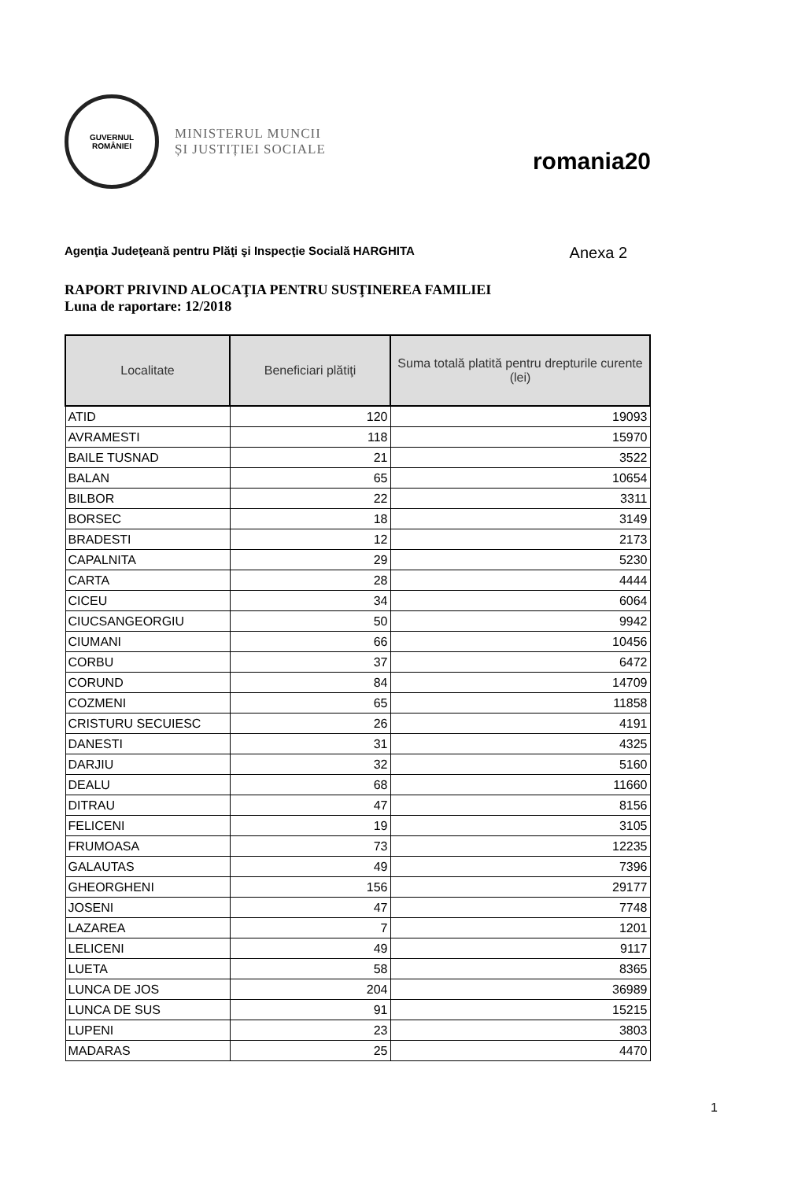GUVERNUL
ROMÂNIEI
MINISTERUL MUNCII
ȘI JUSTIȚIEI SOCIALE
romania20
Agenţia Judeţeană pentru Plăţi şi Inspecţie Socială HARGHITA Anexa 2
RAPORT PRIVIND ALOCAŢIA PENTRU SUSŢINEREA FAMILIEI
Luna de raportare: 12/2018
| Localitate | Beneficiari plătiţi | Suma totală platită pentru drepturile curente (lei) |
| --- | --- | --- |
| ATID | 120 | 19093 |
| AVRAMESTI | 118 | 15970 |
| BAILE TUSNAD | 21 | 3522 |
| BALAN | 65 | 10654 |
| BILBOR | 22 | 3311 |
| BORSEC | 18 | 3149 |
| BRADESTI | 12 | 2173 |
| CAPALNITA | 29 | 5230 |
| CARTA | 28 | 4444 |
| CICEU | 34 | 6064 |
| CIUCSANGEORGIU | 50 | 9942 |
| CIUMANI | 66 | 10456 |
| CORBU | 37 | 6472 |
| CORUND | 84 | 14709 |
| COZMENI | 65 | 11858 |
| CRISTURU SECUIESC | 26 | 4191 |
| DANESTI | 31 | 4325 |
| DARJIU | 32 | 5160 |
| DEALU | 68 | 11660 |
| DITRAU | 47 | 8156 |
| FELICENI | 19 | 3105 |
| FRUMOASA | 73 | 12235 |
| GALAUTAS | 49 | 7396 |
| GHEORGHENI | 156 | 29177 |
| JOSENI | 47 | 7748 |
| LAZAREA | 7 | 1201 |
| LELICENI | 49 | 9117 |
| LUETA | 58 | 8365 |
| LUNCA DE JOS | 204 | 36989 |
| LUNCA DE SUS | 91 | 15215 |
| LUPENI | 23 | 3803 |
| MADARAS | 25 | 4470 |
1